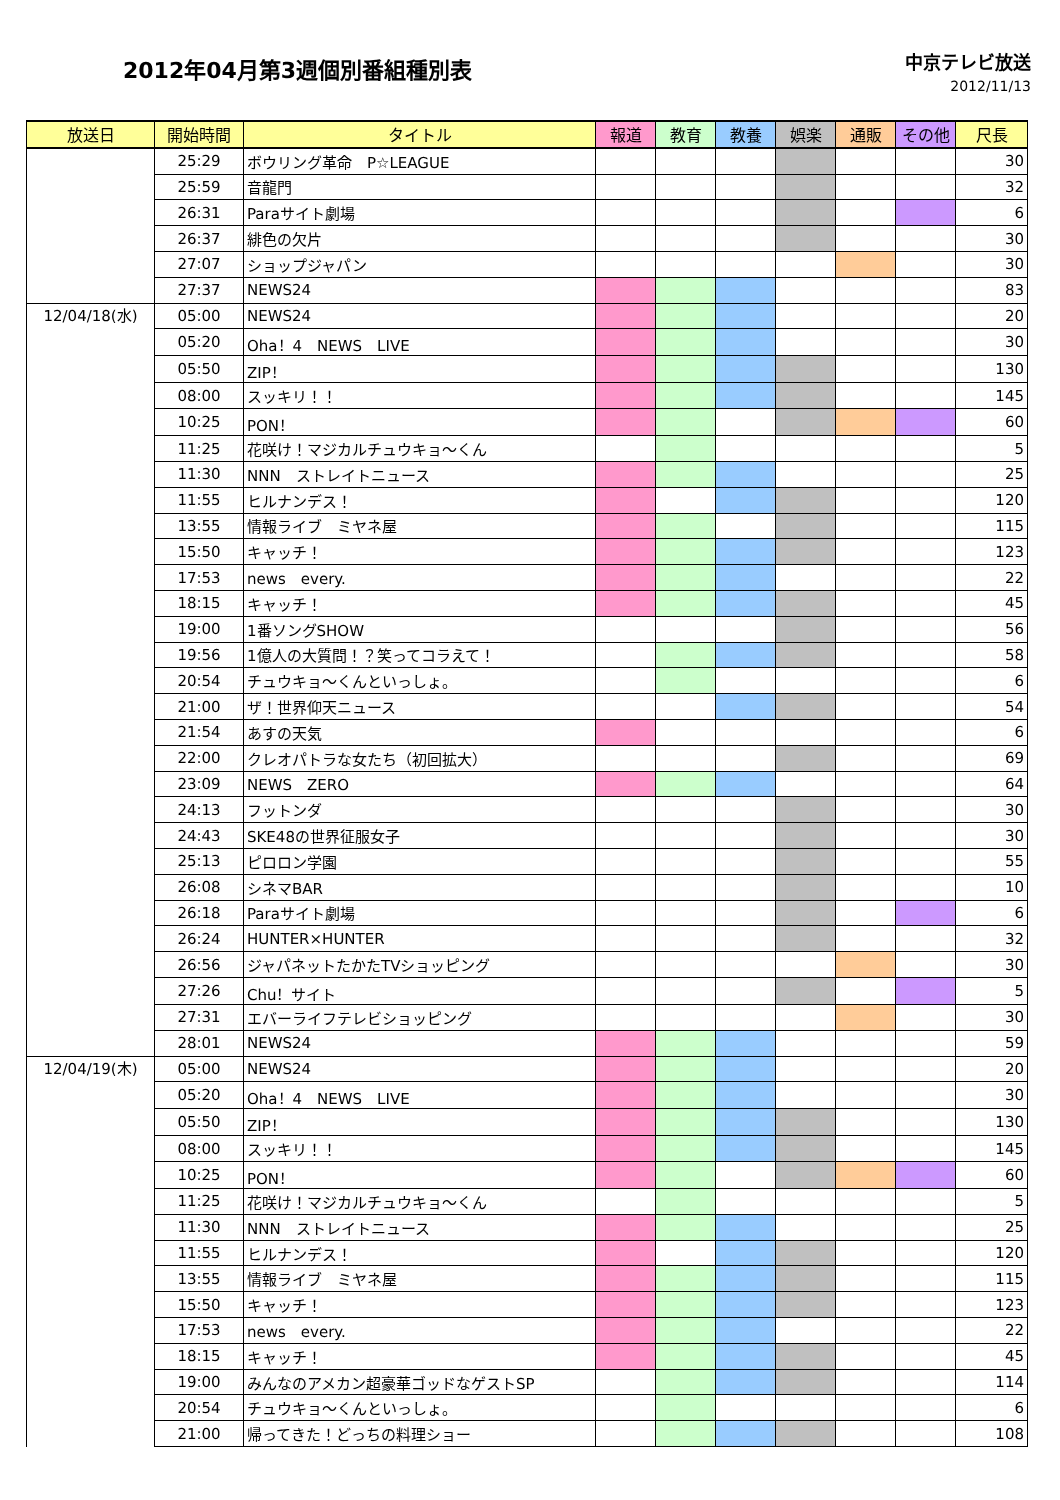2012年04月第3週個別番組種別表
中京テレビ放送
2012/11/13
| 放送日 | 開始時間 | タイトル | 報道 | 教育 | 教養 | 娯楽 | 通販 | その他 | 尺長 |
| --- | --- | --- | --- | --- | --- | --- | --- | --- | --- |
| | 25:29 | ボウリング革命 P☆LEAGUE | | | | | | | 30 |
| | 25:59 | 音龍門 | | | | | | | 32 |
| | 26:31 | Paraサイト劇場 | | | | | | | 6 |
| | 26:37 | 緋色の欠片 | | | | | | | 30 |
| | 27:07 | ショップジャパン | | | | | | | 30 |
| | 27:37 | NEWS24 | | | | | | | 83 |
| 12/04/18(水) | 05:00 | NEWS24 | | | | | | | 20 |
| | 05:20 | Oha！4 NEWS LIVE | | | | | | | 30 |
| | 05:50 | ZIP！ | | | | | | | 130 |
| | 08:00 | スッキリ！！ | | | | | | | 145 |
| | 10:25 | PON！ | | | | | | | 60 |
| | 11:25 | 花咲け！マジカルチュウキョ～くん | | | | | | | 5 |
| | 11:30 | NNN ストレイトニュース | | | | | | | 25 |
| | 11:55 | ヒルナンデス！ | | | | | | | 120 |
| | 13:55 | 情報ライブ ミヤネ屋 | | | | | | | 115 |
| | 15:50 | キャッチ！ | | | | | | | 123 |
| | 17:53 | news every. | | | | | | | 22 |
| | 18:15 | キャッチ！ | | | | | | | 45 |
| | 19:00 | 1番ソングSHOW | | | | | | | 56 |
| | 19:56 | 1億人の大質問！？笑ってコラえて！ | | | | | | | 58 |
| | 20:54 | チュウキョ～くんといっしょ。 | | | | | | | 6 |
| | 21:00 | ザ！世界仰天ニュース | | | | | | | 54 |
| | 21:54 | あすの天気 | | | | | | | 6 |
| | 22:00 | クレオパトラな女たち（初回拡大） | | | | | | | 69 |
| | 23:09 | NEWS ZERO | | | | | | | 64 |
| | 24:13 | フットンダ | | | | | | | 30 |
| | 24:43 | SKE48の世界征服女子 | | | | | | | 30 |
| | 25:13 | ピロロン学園 | | | | | | | 55 |
| | 26:08 | シネマBAR | | | | | | | 10 |
| | 26:18 | Paraサイト劇場 | | | | | | | 6 |
| | 26:24 | HUNTER×HUNTER | | | | | | | 32 |
| | 26:56 | ジャパネットたかたTVショッピング | | | | | | | 30 |
| | 27:26 | Chu！サイト | | | | | | | 5 |
| | 27:31 | エバーライフテレビショッピング | | | | | | | 30 |
| | 28:01 | NEWS24 | | | | | | | 59 |
| 12/04/19(木) | 05:00 | NEWS24 | | | | | | | 20 |
| | 05:20 | Oha！4 NEWS LIVE | | | | | | | 30 |
| | 05:50 | ZIP！ | | | | | | | 130 |
| | 08:00 | スッキリ！！ | | | | | | | 145 |
| | 10:25 | PON！ | | | | | | | 60 |
| | 11:25 | 花咲け！マジカルチュウキョ～くん | | | | | | | 5 |
| | 11:30 | NNN ストレイトニュース | | | | | | | 25 |
| | 11:55 | ヒルナンデス！ | | | | | | | 120 |
| | 13:55 | 情報ライブ ミヤネ屋 | | | | | | | 115 |
| | 15:50 | キャッチ！ | | | | | | | 123 |
| | 17:53 | news every. | | | | | | | 22 |
| | 18:15 | キャッチ！ | | | | | | | 45 |
| | 19:00 | みんなのアメカン超豪華ゴッドなゲストSP | | | | | | | 114 |
| | 20:54 | チュウキョ～くんといっしょ。 | | | | | | | 6 |
| | 21:00 | 帰ってきた！どっちの料理ショー | | | | | | | 108 |